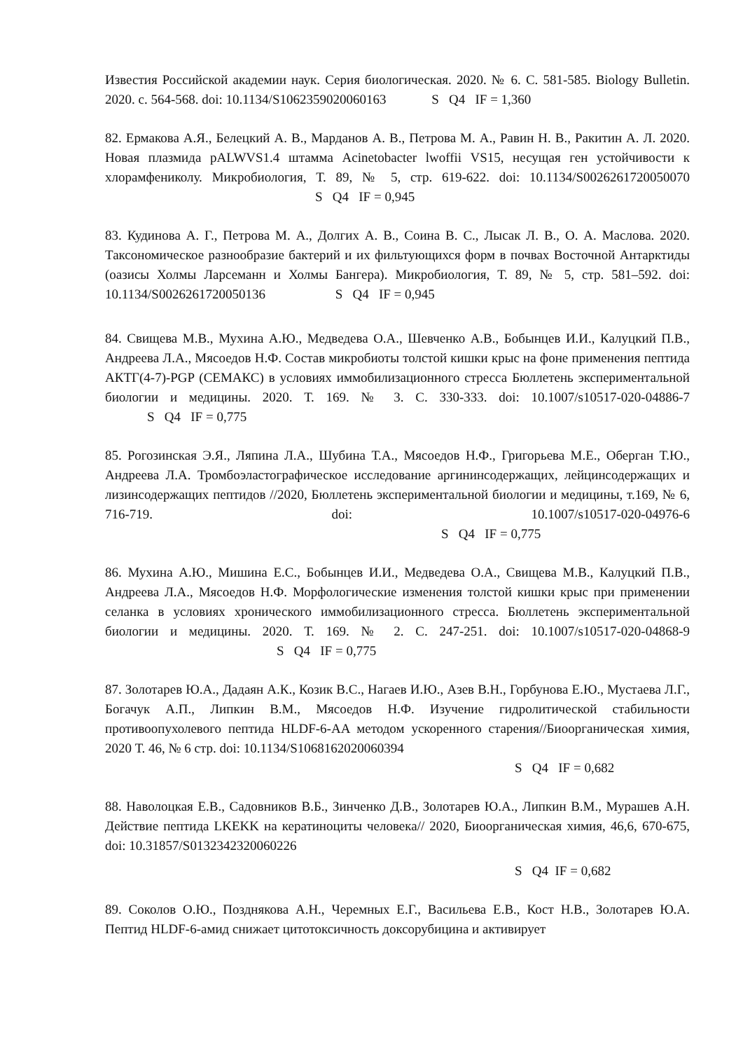Известия Российской академии наук. Серия биологическая. 2020. № 6. С. 581-585. Biology Bulletin. 2020. с. 564-568. doi: 10.1134/S1062359020060163 S Q4 IF = 1,360
82. Ермакова А.Я., Белецкий А. В., Марданов А. В., Петрова М. А., Равин Н. В., Ракитин А. Л. 2020. Новая плазмида pALWVS1.4 штамма Acinetobacter lwoffii VS15, несущая ген устойчивости к хлорамфениколу. Микробиология, Т. 89, № 5, стр. 619-622. doi: 10.1134/S0026261720050070 S Q4 IF = 0,945
83. Кудинова А. Г., Петрова М. А., Долгих А. В., Соина В. С., Лысак Л. В., О. А. Маслова. 2020. Таксономическое разнообразие бактерий и их фильтующихся форм в почвах Восточной Антарктиды (оазисы Холмы Ларсеманн и Холмы Бангера). Микробиология, Т. 89, № 5, стр. 581–592. doi: 10.1134/S0026261720050136 S Q4 IF = 0,945
84. Свищева М.В., Мухина А.Ю., Медведева О.А., Шевченко А.В., Бобынцев И.И., Калуцкий П.В., Андреева Л.А., Мясоедов Н.Ф. Состав микробиоты толстой кишки крыс на фоне применения пептида АКТГ(4-7)-PGP (СЕМАКС) в условиях иммобилизационного стресса Бюллетень экспериментальной биологии и медицины. 2020. Т. 169. № 3. С. 330-333. doi: 10.1007/s10517-020-04886-7 S Q4 IF = 0,775
85. Рогозинская Э.Я., Ляпина Л.А., Шубина Т.А., Мясоедов Н.Ф., Григорьева М.Е., Оберган Т.Ю., Андреева Л.А. Тромбоэластографическое исследование аргининсодержащих, лейцинсодержащих и лизинсодержащих пептидов //2020, Бюллетень экспериментальной биологии и медицины, т.169, № 6, 716-719. doi: 10.1007/s10517-020-04976-6 S Q4 IF = 0,775
86. Мухина А.Ю., Мишина Е.С., Бобынцев И.И., Медведева О.А., Свищева М.В., Калуцкий П.В., Андреева Л.А., Мясоедов Н.Ф. Морфологические изменения толстой кишки крыс при применении селанка в условиях хронического иммобилизационного стресса. Бюллетень экспериментальной биологии и медицины. 2020. Т. 169. № 2. С. 247-251. doi: 10.1007/s10517-020-04868-9 S Q4 IF = 0,775
87. Золотарев Ю.А., Дадаян А.К., Козик В.С., Нагаев И.Ю., Азев В.Н., Горбунова Е.Ю., Мустаева Л.Г., Богачук А.П., Липкин В.М., Мясоедов Н.Ф. Изучение гидролитической стабильности противоопухолевого пептида HLDF-6-AA методом ускоренного старения//Биоорганическая химия, 2020 Т. 46, № 6 стр. doi: 10.1134/S1068162020060394
S Q4 IF = 0,682
88. Наволоцкая Е.В., Садовников В.Б., Зинченко Д.В., Золотарев Ю.А., Липкин В.М., Мурашев А.Н. Действие пептида LKEKK на кератиноциты человека// 2020, Биоорганическая химия, 46,6, 670-675, doi: 10.31857/S0132342320060226
S Q4 IF = 0,682
89. Соколов О.Ю., Позднякова А.Н., Черемных Е.Г., Васильева Е.В., Кост Н.В., Золотарев Ю.А. Пептид HLDF-6-амид снижает цитотоксичность доксорубицина и активирует